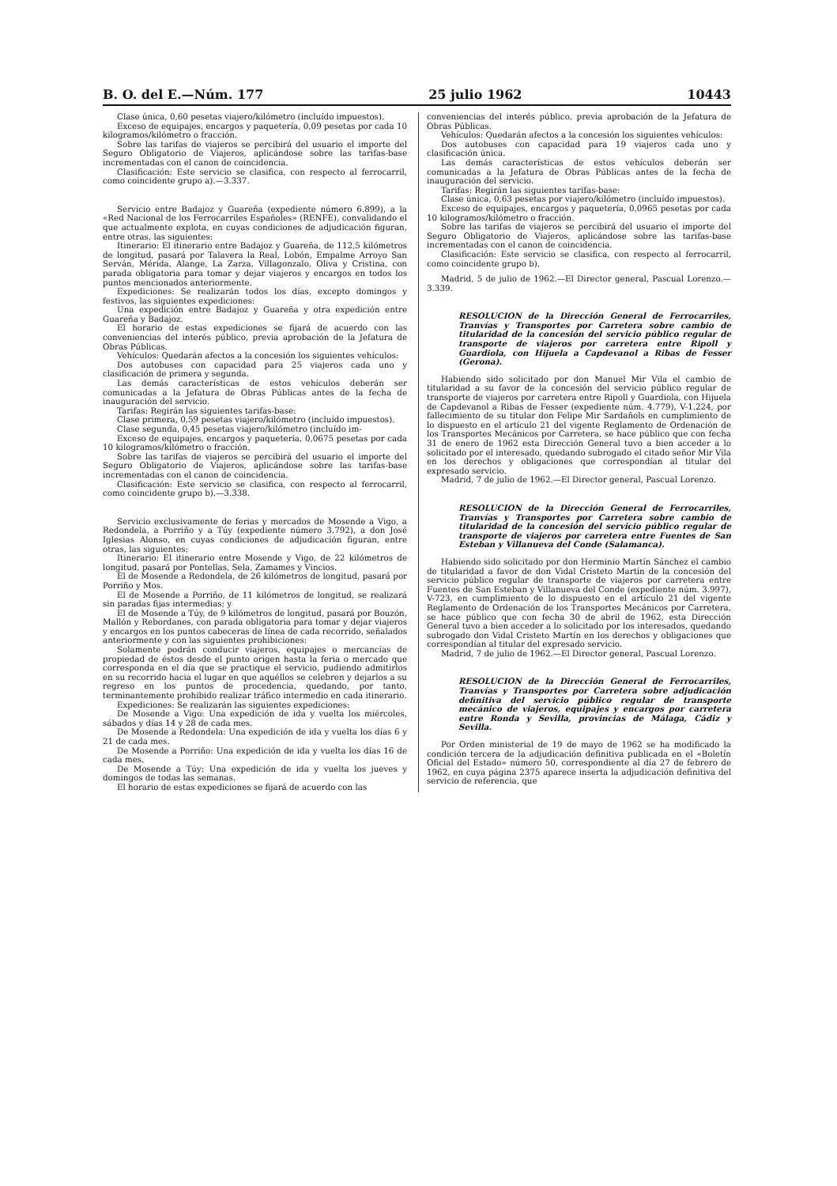B. O. del E.—Núm. 177 25 julio 1962 10443
Clase única, 0,60 pesetas viajero/kilómetro (incluído impuestos).
Exceso de equipajes, encargos y paquetería, 0,09 pesetas por cada 10 kilogramos/kilómetro o fracción.
Sobre las tarifas de viajeros se percibirá del usuario el importe del Seguro Obligatorio de Viajeros, aplicándose sobre las tarifas-base incrementadas con el canon de coincidencia.
Clasificación: Este servicio se clasifica, con respecto al ferrocarril, como coincidente grupo a).—3.337.
Servicio entre Badajoz y Guareña (expediente número 6.899), a la «Red Nacional de los Ferrocarriles Españoles» (RENFE), convalidando el que actualmente explota, en cuyas condiciones de adjudicación figuran, entre otras, las siguientes:
Itinerario: El itinerario entre Badajoz y Guareña, de 112,5 kilómetros de longitud, pasará por Talavera la Real, Lobón, Empalme Arroyo San Serván, Mérida, Alange, La Zarza, Villagonzalo, Oliva y Cristina, con parada obligatoria para tomar y dejar viajeros y encargos en todos los puntos mencionados anteriormente.
Expediciones: Se realizarán todos los días, excepto domingos y festivos, las siguientes expediciones:
Una expedición entre Badajoz y Guareña y otra expedición entre Guareña y Badajoz.
El horario de estas expediciones se fijará de acuerdo con las conveniencias del interés público, previa aprobación de la Jefatura de Obras Públicas.
Vehículos: Quedarán afectos a la concesión los siguientes vehículos:
Dos autobuses con capacidad para 25 viajeros cada uno y clasificación de primera y segunda.
Las demás características de estos vehículos deberán ser comunicadas a la Jefatura de Obras Públicas antes de la fecha de inauguración del servicio.
Tarifas: Regirán las siguientes tarifas-base:
Clase primera, 0,59 pesetas viajero/kilómetro (incluído impuestos).
Clase segunda, 0,45 pesetas viajero/kilómetro (incluído im-
Exceso de equipajes, encargos y paquetería, 0,0675 pesetas por cada 10 kilogramos/kilómetro o fracción.
Sobre las tarifas de viajeros se percibirá del usuario el importe del Seguro Obligatorio de Viajeros, aplicándose sobre las tarifas-base incrementadas con el canon de coincidencia.
Clasificación: Este servicio se clasifica, con respecto al ferrocarril, como coincidente grupo b).—3.338.
Servicio exclusivamente de ferias y mercados de Mosende a Vigo, a Redondela, a Porriño y a Túy (expediente número 3.792), a don José Iglesias Alonso, en cuyas condiciones de adjudicación figuran, entre otras, las siguientes:
Itinerario: El itinerario entre Mosende y Vigo, de 22 kilómetros de longitud, pasará por Pontellas, Sela, Zamames y Vincios.
El de Mosende a Redondela, de 26 kilómetros de longitud, pasará por Porriño y Mos.
El de Mosende a Porriño, de 11 kilómetros de longitud, se realizará sin paradas fijas intermedias; y
El de Mosende a Túy, de 9 kilómetros de longitud, pasará por Bouzón, Mallón y Rebordanes, con parada obligatoria para tomar y dejar viajeros y encargos en los puntos cabeceras de línea de cada recorrido, señalados anteriormente y con las siguientes prohibiciones:
Solamente podrán conducir viajeros, equipajes o mercancías de propiedad de éstos desde el punto origen hasta la feria o mercado que corresponda en el día que se practique el servicio, pudiendo admitirlos en su recorrido hacia el lugar en que aquéllos se celebren y dejarlos a su regreso en los puntos de procedencia, quedando, por tanto, terminantemente prohibido realizar tráfico intermedio en cada itinerario.
Expediciones: Se realizarán las siguientes expediciones:
De Mosende a Vigo: Una expedición de ida y vuelta los miércoles, sábados y días 14 y 28 de cada mes.
De Mosende a Redondela: Una expedición de ida y vuelta los días 6 y 21 de cada mes.
De Mosende a Porriño: Una expedición de ida y vuelta los días 16 de cada mes.
De Mosende a Túy: Una expedición de ida y vuelta los jueves y domingos de todas las semanas.
El horario de estas expediciones se fijará de acuerdo con las
conveniencias del interés público, previa aprobación de la Jefatura de Obras Públicas.
Vehículos: Quedarán afectos a la concesión los siguientes vehículos:
Dos autobuses con capacidad para 19 viajeros cada uno y clasificación única.
Las demás características de estos vehículos deberán ser comunicadas a la Jefatura de Obras Públicas antes de la fecha de inauguración del servicio.
Tarifas: Regirán las siguientes tarifas-base:
Clase única, 0,63 pesetas por viajero/kilómetro (incluído impuestos).
Exceso de equipajes, encargos y paquetería, 0,0965 pesetas por cada 10 kilogramos/kilómetro o fracción.
Sobre las tarifas de viajeros se percibirá del usuario el importe del Seguro Obligatorio de Viajeros, aplicándose sobre las tarifas-base incrementadas con el canon de coincidencia.
Clasificación: Este servicio se clasifica, con respecto al ferrocarril, como coincidente grupo b).
Madrid, 5 de julio de 1962.—El Director general, Pascual Lorenzo.—3.339.
RESOLUCION de la Dirección General de Ferrocarriles, Tranvías y Transportes por Carretera sobre cambio de titularidad de la concesión del servicio público regular de transporte de viajeros por carretera entre Ripoll y Guardiola, con Hijuela a Capdevanol a Ribas de Fesser (Gerona).
Habiendo sido solicitado por don Manuel Mir Vila el cambio de titularidad a su favor de la concesión del servicio público regular de transporte de viajeros por carretera entre Ripoll y Guardiola, con Hijuela de Capdevanol a Ribas de Fesser (expediente núm. 4.779), V-1.224, por fallecimiento de su titular don Felipe Mir Sardañols en cumplimiento de lo dispuesto en el artículo 21 del vigente Reglamento de Ordenación de los Transportes Mecánicos por Carretera, se hace público que con fecha 31 de enero de 1962 esta Dirección General tuvo a bien acceder a lo solicitado por el interesado, quedando subrogado el citado señor Mir Vila en los derechos y obligaciones que correspondían al titular del expresado servicio.
Madrid, 7 de julio de 1962.—El Director general, Pascual Lorenzo.
RESOLUCION de la Dirección General de Ferrocarriles, Tranvías y Transportes por Carretera sobre cambio de titularidad de la concesión del servicio público regular de transporte de viajeros por carretera entre Fuentes de San Esteban y Villanueva del Conde (Salamanca).
Habiendo sido solicitado por don Herminio Martín Sánchez el cambio de titularidad a favor de don Vidal Cristeto Martín de la concesión del servicio público regular de transporte de viajeros por carretera entre Fuentes de San Esteban y Villanueva del Conde (expediente núm. 3.997), V-723, en cumplimiento de lo dispuesto en el artículo 21 del vigente Reglamento de Ordenación de los Transportes Mecánicos por Carretera, se hace público que con fecha 30 de abril de 1962, esta Dirección General tuvo a bien acceder a lo solicitado por los interesados, quedando subrogado don Vidal Cristeto Martín en los derechos y obligaciones que correspondían al titular del expresado servicio.
Madrid, 7 de julio de 1962.—El Director general, Pascual Lorenzo.
RESOLUCION de la Dirección General de Ferrocarriles, Tranvías y Transportes por Carretera sobre adjudicación definitiva del servicio público regular de transporte mecánico de viajeros, equipajes y encargos por carretera entre Ronda y Sevilla, provincias de Málaga, Cádiz y Sevilla.
Por Orden ministerial de 19 de mayo de 1962 se ha modificado la condición tercera de la adjudicación definitiva publicada en el «Boletín Oficial del Estado» número 50, correspondiente al día 27 de febrero de 1962, en cuya página 2375 aparece inserta la adjudicación definitiva del servicio de referencia, que